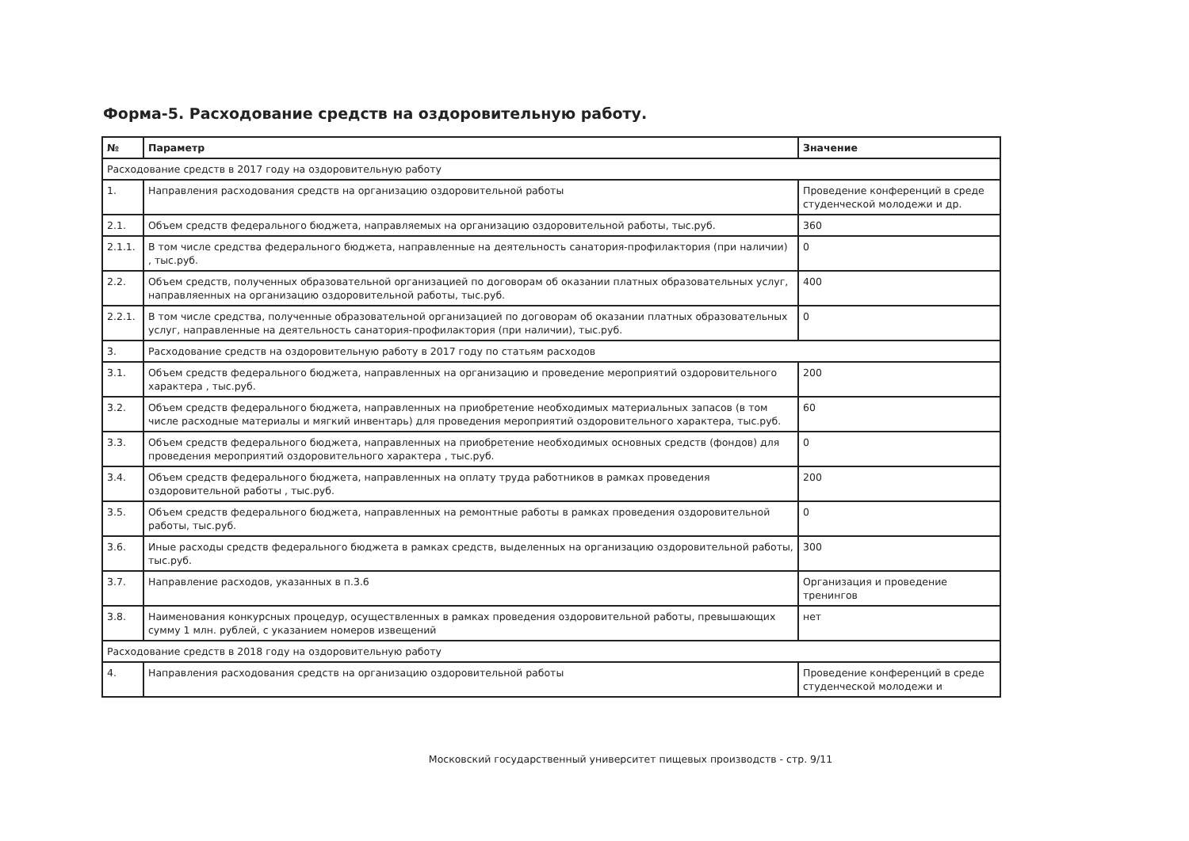Форма-5. Расходование средств на оздоровительную работу.
| № | Параметр | Значение |
| --- | --- | --- |
| Расходование средств в 2017 году на оздоровительную работу | | |
| 1. | Направления расходования средств на организацию оздоровительной работы | Проведение конференций в среде студенческой молодежи и др. |
| 2.1. | Объем средств федерального бюджета, направляемых на организацию оздоровительной работы, тыс.руб. | 360 |
| 2.1.1. | В том числе средства федерального бюджета, направленные на деятельность санатория-профилактория (при наличии) , тыс.руб. | 0 |
| 2.2. | Объем средств, полученных образовательной организацией по договорам об оказании платных образовательных услуг, направляенных на организацию оздоровительной работы, тыс.руб. | 400 |
| 2.2.1. | В том числе средства, полученные образовательной организацией по договорам об оказании платных образовательных услуг, направленные на деятельность санатория-профилактория (при наличии), тыс.руб. | 0 |
| 3. | Расходование средств на оздоровительную работу в 2017 году по статьям расходов | |
| 3.1. | Объем средств федерального бюджета, направленных на организацию и проведение мероприятий оздоровительного характера , тыс.руб. | 200 |
| 3.2. | Объем средств федерального бюджета, направленных на приобретение необходимых материальных запасов (в том числе расходные материалы и мягкий инвентарь) для проведения мероприятий оздоровительного характера, тыс.руб. | 60 |
| 3.3. | Объем средств федерального бюджета, направленных на приобретение необходимых основных средств (фондов) для проведения мероприятий оздоровительного характера , тыс.руб. | 0 |
| 3.4. | Объем средств федерального бюджета, направленных на оплату труда работников в рамках проведения оздоровительной работы , тыс.руб. | 200 |
| 3.5. | Объем средств федерального бюджета, направленных на ремонтные работы в рамках проведения оздоровительной работы, тыс.руб. | 0 |
| 3.6. | Иные расходы средств федерального бюджета в рамках средств, выделенных на организацию оздоровительной работы, тыс.руб. | 300 |
| 3.7. | Направление расходов, указанных в п.3.6 | Организация и проведение тренингов |
| 3.8. | Наименования конкурсных процедур, осуществленных в рамках проведения оздоровительной работы, превышающих сумму 1 млн. рублей, с указанием номеров извещений | нет |
| Расходование средств в 2018 году на оздоровительную работу | | |
| 4. | Направления расходования средств на организацию оздоровительной работы | Проведение конференций в среде студенческой молодежи и |
Московский государственный университет пищевых производств - стр. 9/11